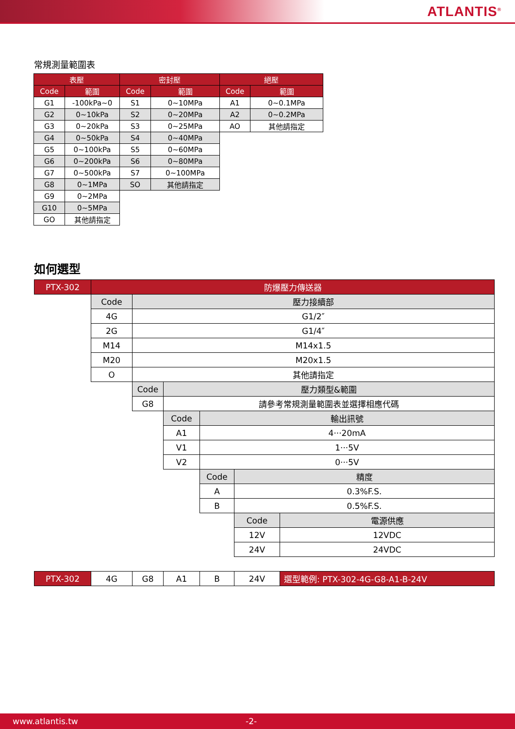ATLANTIS<sup>®</sup>
常規測量範圍表
| 表壓 | | 密封壓 | | 絕壓 | |
| --- | --- | --- | --- | --- | --- |
| Code | 範圍 | Code | 範圍 | Code | 範圍 |
| G1 | -100kPa~0 | S1 | 0~10MPa | A1 | 0~0.1MPa |
| G2 | 0~10kPa | S2 | 0~20MPa | A2 | 0~0.2MPa |
| G3 | 0~20kPa | S3 | 0~25MPa | AO | 其他請指定 |
| G4 | 0~50kPa | S4 | 0~40MPa | | |
| G5 | 0~100kPa | S5 | 0~60MPa | | |
| G6 | 0~200kPa | S6 | 0~80MPa | | |
| G7 | 0~500kPa | S7 | 0~100MPa | | |
| G8 | 0~1MPa | SO | 其他請指定 | | |
| G9 | 0~2MPa | | | | |
| G10 | 0~5MPa | | | | |
| GO | 其他請指定 | | | | |
如何選型
| PTX-302 | 防爆壓力傳送器 | | | | | |
| | Code | 壓力接續部 | | | | |
| | 4G | G1/2″ | | | | |
| | 2G | G1/4″ | | | | |
| | M14 | M14x1.5 | | | | |
| | M20 | M20x1.5 | | | | |
| | O | 其他請指定 | | | | |
| | | Code | 壓力類型&範圍 | | | |
| | | G8 | 請參考常規測量範圍表並選擇相應代碼 | | | |
| | | | Code | 輸出訊號 | | |
| | | | A1 | 4···20mA | | |
| | | | V1 | 1···5V | | |
| | | | V2 | 0···5V | | |
| | | | | Code | 精度 | |
| | | | | A | 0.3%F.S. | |
| | | | | B | 0.5%F.S. | |
| | | | | | Code | 電源供應 |
| | | | | | 12V | 12VDC |
| | | | | | 24V | 24VDC |
| PTX-302 | 4G | G8 | A1 | B | 24V | 選型範例: PTX-302-4G-G8-A1-B-24V |
www.atlantis.tw -2-